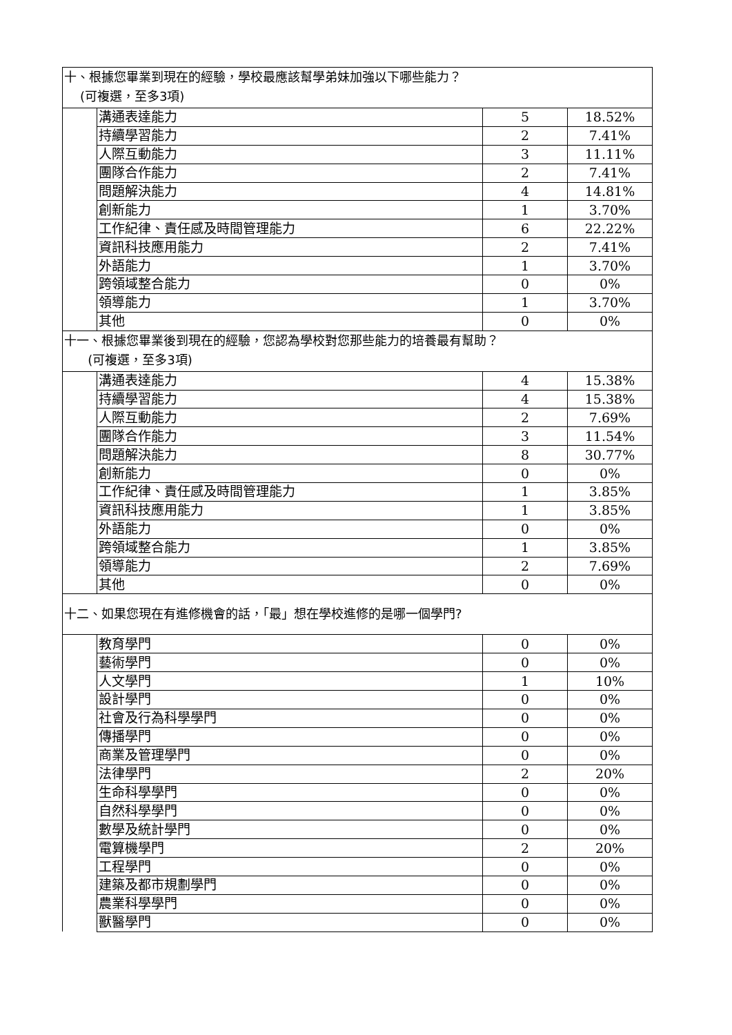| 十、根據您畢業到現在的經驗，學校最應該幫學弟妹加強以下哪些能力？ (可複選，至多3項) | | | |
| | 溝通表達能力 | 5 | 18.52% |
| | 持續學習能力 | 2 | 7.41% |
| | 人際互動能力 | 3 | 11.11% |
| | 團隊合作能力 | 2 | 7.41% |
| | 問題解決能力 | 4 | 14.81% |
| | 創新能力 | 1 | 3.70% |
| | 工作紀律、責任感及時間管理能力 | 6 | 22.22% |
| | 資訊科技應用能力 | 2 | 7.41% |
| | 外語能力 | 1 | 3.70% |
| | 跨領域整合能力 | 0 | 0% |
| | 領導能力 | 1 | 3.70% |
| | 其他 | 0 | 0% |
| 十一、根據您畢業後到現在的經驗，您認為學校對您那些能力的培養最有幫助？ (可複選，至多3項) | | | |
| | 溝通表達能力 | 4 | 15.38% |
| | 持續學習能力 | 4 | 15.38% |
| | 人際互動能力 | 2 | 7.69% |
| | 團隊合作能力 | 3 | 11.54% |
| | 問題解決能力 | 8 | 30.77% |
| | 創新能力 | 0 | 0% |
| | 工作紀律、責任感及時間管理能力 | 1 | 3.85% |
| | 資訊科技應用能力 | 1 | 3.85% |
| | 外語能力 | 0 | 0% |
| | 跨領域整合能力 | 1 | 3.85% |
| | 領導能力 | 2 | 7.69% |
| | 其他 | 0 | 0% |
| 十二、如果您現在有進修機會的話，「最」想在學校進修的是哪一個學門? | | | |
| | 教育學門 | 0 | 0% |
| | 藝術學門 | 0 | 0% |
| | 人文學門 | 1 | 10% |
| | 設計學門 | 0 | 0% |
| | 社會及行為科學學門 | 0 | 0% |
| | 傳播學門 | 0 | 0% |
| | 商業及管理學門 | 0 | 0% |
| | 法律學門 | 2 | 20% |
| | 生命科學學門 | 0 | 0% |
| | 自然科學學門 | 0 | 0% |
| | 數學及統計學門 | 0 | 0% |
| | 電算機學門 | 2 | 20% |
| | 工程學門 | 0 | 0% |
| | 建築及都市規劃學門 | 0 | 0% |
| | 農業科學學門 | 0 | 0% |
| | 獸醫學門 | 0 | 0% |